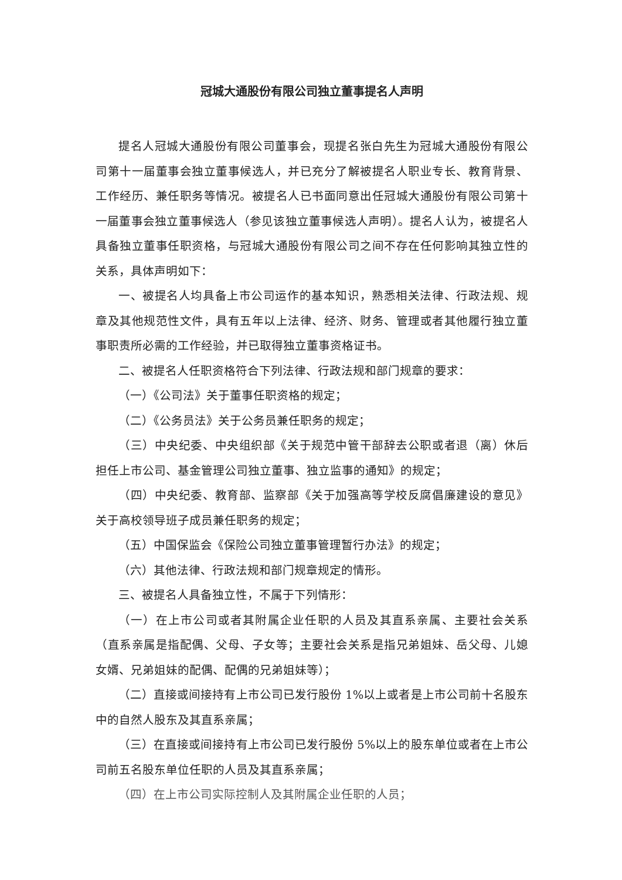冠城大通股份有限公司独立董事提名人声明
提名人冠城大通股份有限公司董事会，现提名张白先生为冠城大通股份有限公司第十一届董事会独立董事候选人，并已充分了解被提名人职业专长、教育背景、工作经历、兼任职务等情况。被提名人已书面同意出任冠城大通股份有限公司第十一届董事会独立董事候选人（参见该独立董事候选人声明）。提名人认为，被提名人具备独立董事任职资格，与冠城大通股份有限公司之间不存在任何影响其独立性的关系，具体声明如下：
一、被提名人均具备上市公司运作的基本知识，熟悉相关法律、行政法规、规章及其他规范性文件，具有五年以上法律、经济、财务、管理或者其他履行独立董事职责所必需的工作经验，并已取得独立董事资格证书。
二、被提名人任职资格符合下列法律、行政法规和部门规章的要求：
（一）《公司法》关于董事任职资格的规定；
（二）《公务员法》关于公务员兼任职务的规定；
（三）中央纪委、中央组织部《关于规范中管干部辞去公职或者退（离）休后担任上市公司、基金管理公司独立董事、独立监事的通知》的规定；
（四）中央纪委、教育部、监察部《关于加强高等学校反腐倡廉建设的意见》关于高校领导班子成员兼任职务的规定；
（五）中国保监会《保险公司独立董事管理暂行办法》的规定；
（六）其他法律、行政法规和部门规章规定的情形。
三、被提名人具备独立性，不属于下列情形：
（一）在上市公司或者其附属企业任职的人员及其直系亲属、主要社会关系（直系亲属是指配偶、父母、子女等；主要社会关系是指兄弟姐妹、岳父母、儿媳女婿、兄弟姐妹的配偶、配偶的兄弟姐妹等）；
（二）直接或间接持有上市公司已发行股份 1%以上或者是上市公司前十名股东中的自然人股东及其直系亲属；
（三）在直接或间接持有上市公司已发行股份 5%以上的股东单位或者在上市公司前五名股东单位任职的人员及其直系亲属；
（四）在上市公司实际控制人及其附属企业任职的人员；